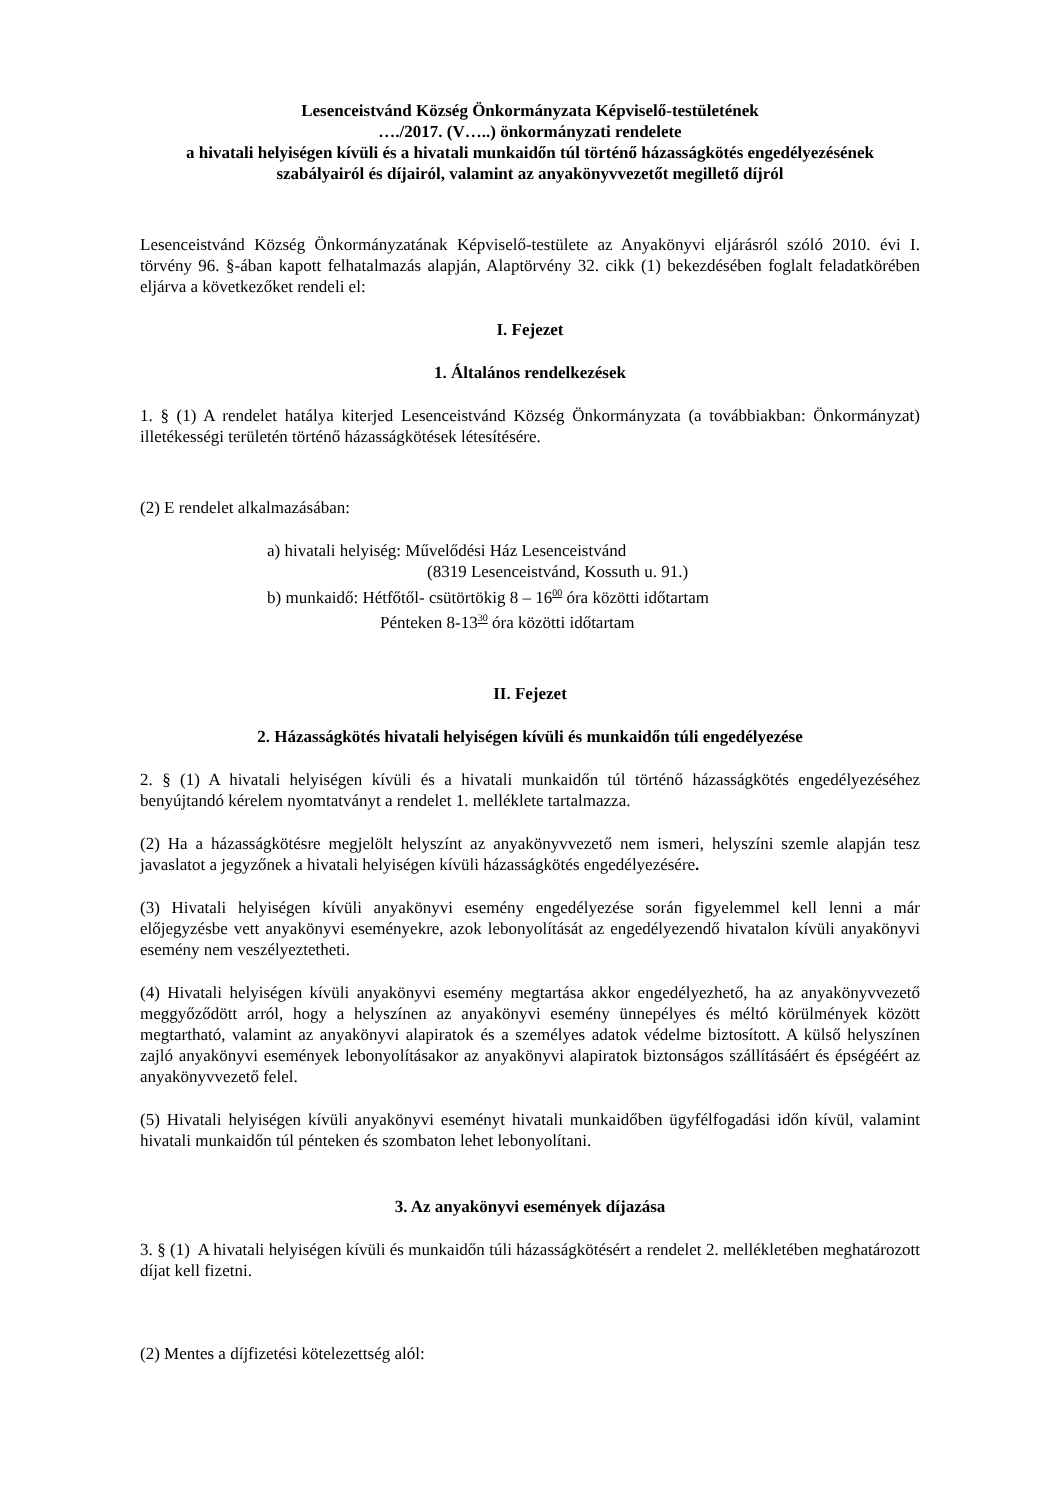Lesenceistvánd Község Önkormányzata Képviselő-testületének
…./2017. (V…..) önkormányzati rendelete
a hivatali helyiségen kívüli és a hivatali munkaidőn túl történő házasságkötés engedélyezésének szabályairól és díjairól, valamint az anyakönyvvezetőt megillető díjról
Lesenceistvánd Község Önkormányzatának Képviselő-testülete az Anyakönyvi eljárásról szóló 2010. évi I. törvény 96. §-ában kapott felhatalmazás alapján, Alaptörvény 32. cikk (1) bekezdésében foglalt feladatkörében eljárva a következőket rendeli el:
I. Fejezet
1. Általános rendelkezések
1. § (1) A rendelet hatálya kiterjed Lesenceistvánd Község Önkormányzata (a továbbiakban: Önkormányzat) illetékességi területén történő házasságkötések létesítésére.
(2) E rendelet alkalmazásában:
a) hivatali helyiség: Művelődési Ház Lesenceistvánd
(8319 Lesenceistvánd, Kossuth u. 91.)
b) munkaidő: Hétfőtől- csütörtökig 8 – 1600 óra közötti időtartam
Pénteken 8-1330 óra közötti időtartam
II. Fejezet
2. Házasságkötés hivatali helyiségen kívüli és munkaidőn túli engedélyezése
2. § (1) A hivatali helyiségen kívüli és a hivatali munkaidőn túl történő házasságkötés engedélyezéséhez benyújtandó kérelem nyomtatványt a rendelet 1. melléklete tartalmazza.
(2) Ha a házasságkötésre megjelölt helyszínt az anyakönyvvezető nem ismeri, helyszíni szemle alapján tesz javaslatot a jegyzőnek a hivatali helyiségen kívüli házasságkötés engedélyezésére.
(3) Hivatali helyiségen kívüli anyakönyvi esemény engedélyezése során figyelemmel kell lenni a már előjegyzésbe vett anyakönyvi eseményekre, azok lebonyolítását az engedélyezendő hivatalon kívüli anyakönyvi esemény nem veszélyeztetheti.
(4) Hivatali helyiségen kívüli anyakönyvi esemény megtartása akkor engedélyezhető, ha az anyakönyvvezető meggyőződött arról, hogy a helyszínen az anyakönyvi esemény ünnepélyes és méltó körülmények között megtartható, valamint az anyakönyvi alapiratok és a személyes adatok védelme biztosított. A külső helyszínen zajló anyakönyvi események lebonyolításakor az anyakönyvi alapiratok biztonságos szállításáért és épségéért az anyakönyvvezető felel.
(5) Hivatali helyiségen kívüli anyakönyvi eseményt hivatali munkaidőben ügyfélfogadási időn kívül, valamint hivatali munkaidőn túl pénteken és szombaton lehet lebonyolítani.
3. Az anyakönyvi események díjazása
3. § (1) A hivatali helyiségen kívüli és munkaidőn túli házasságkötésért a rendelet 2. mellékletében meghatározott díjat kell fizetni.
(2) Mentes a díjfizetési kötelezettség alól: